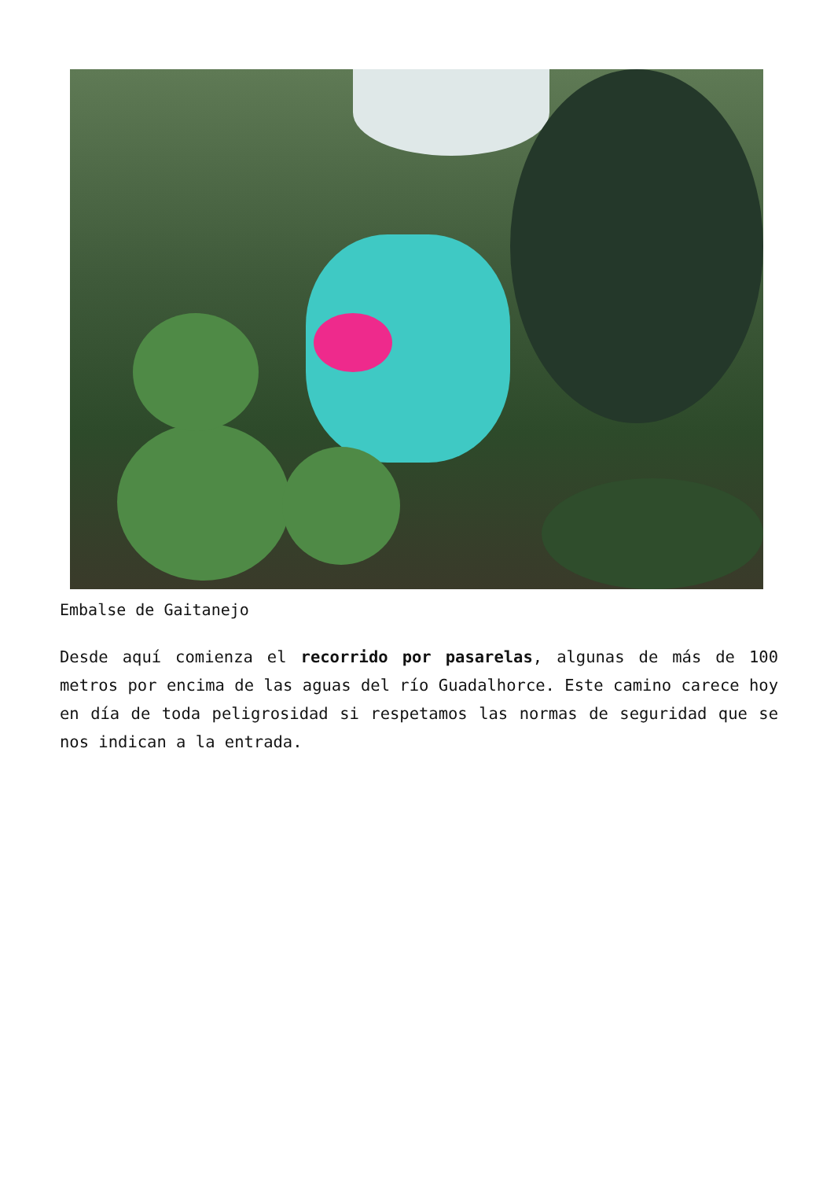Embalse de Gaitanejo
Desde aquí comienza el recorrido por pasarelas, algunas de más de 100 metros por encima de las aguas del río Guadalhorce. Este camino carece hoy en día de toda peligrosidad si respetamos las normas de seguridad que se nos indican a la entrada.